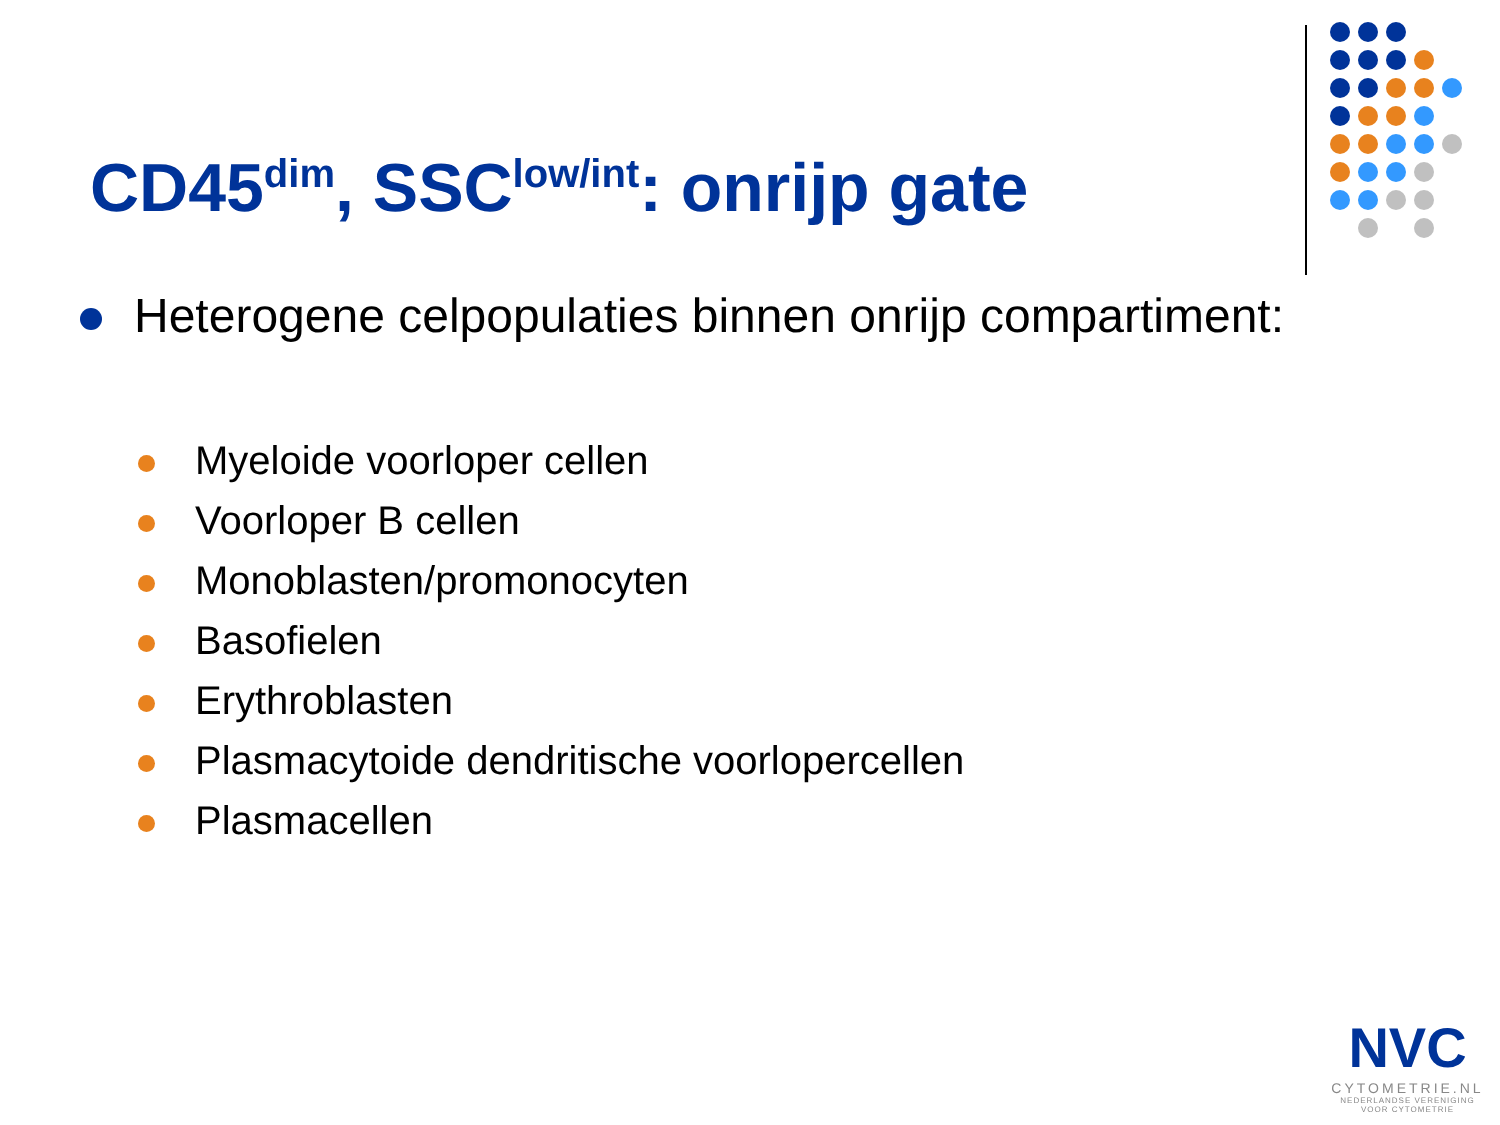CD45<sup>dim</sup>, SSC<sup>low/int</sup>: onrijp gate
Heterogene celpopulaties binnen onrijp compartiment:
Myeloide voorloper cellen
Voorloper B cellen
Monoblasten/promonocyten
Basofielen
Erythroblasten
Plasmacytoide dendritische voorlopercellen
Plasmacellen
NVC
CYTOMETRIE.NL
NEDERLANDSE VERENIGING
VOOR CYTOMETRIE